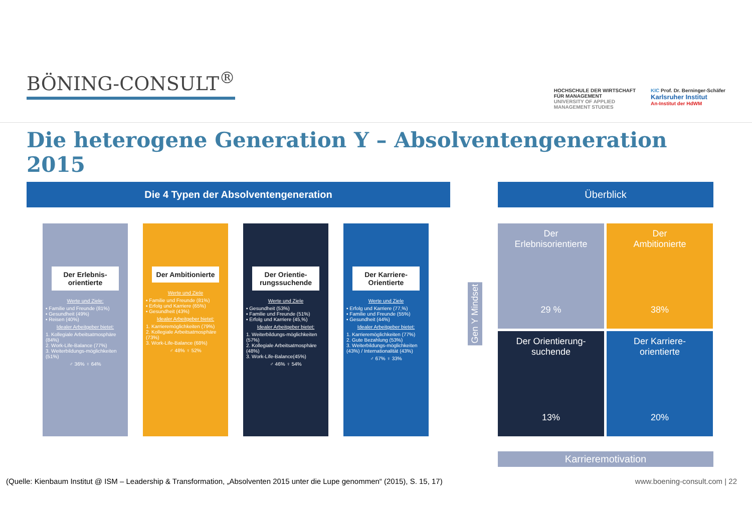BÖNING-CONSULT<sup>®</sup>
HOCHSCHULE DER WIRTSCHAFT
FÜR MANAGEMENT
UNIVERSITY OF APPLIED
MANAGEMENT STUDIES
KIC Prof. Dr. Berninger-Schäfer
Karlsruher Institut
An-Institut der HdWM
Die heterogene Generation Y – Absolventengeneration 2015
Die 4 Typen der Absolventengeneration
Der Erlebnis-orientierte
Werte und Ziele:
▪ Familie und Freunde (81%)
▪ Gesundheit (49%)
▪ Reisen (40%)
Idealer Arbeitgeber bietet:
1. Kollegiale Arbeitsatmosphäre (84%)
2. Work-Life-Balance (77%)
3. Weiterbildungs-möglichkeiten (51%)
♂ 36% ♀ 64%
Der Ambitionierte
Werte und Ziele
▪ Familie und Freunde (81%)
▪ Erfolg und Karriere (65%)
▪ Gesundheit (43%)
Idealer Arbeitgeber bietet:
1. Karrieremöglichkeiten (79%)
2. Kollegiale Arbeitsatmosphäre (73%)
3. Work-Life-Balance (68%)
♂ 48% ♀ 52%
Der Orientie-rungssuchende
Werte und Ziele
▪ Gesundheit (53%)
▪ Familie und Freunde (51%)
▪ Erfolg und Karriere (45,%)
Idealer Arbeitgeber bietet:
1. Weiterbildungs-möglichkeiten (57%)
2. Kollegiale Arbeitsatmosphäre (48%)
3. Work-Life-Balance(45%)
♂ 46% ♀ 54%
Der Karriere-Orientierte
Werte und Ziele
▪ Erfolg und Karriere (77,%)
▪ Familie und Freunde (55%)
▪ Gesundheit (44%)
Idealer Arbeitgeber bietet:
1. Karrieremöglichkeiten (77%)
2. Gute Bezahlung (53%)
3. Weiterbildungs-möglichkeiten (43%) / Internationalität (43%)
♂ 67% ♀ 33%
Überblick
Gen Y Mindset
Der
Erlebnisorientierte
29 %
Der
Ambitionierte
38%
Der Orientierung-
suchende
13%
Der Karriere-
orientierte
20%
Karrieremotivation
(Quelle: Kienbaum Institut @ ISM – Leadership & Transformation, „Absolventen 2015 unter die Lupe genommen“ (2015), S. 15, 17) www.boening-consult.com | 22